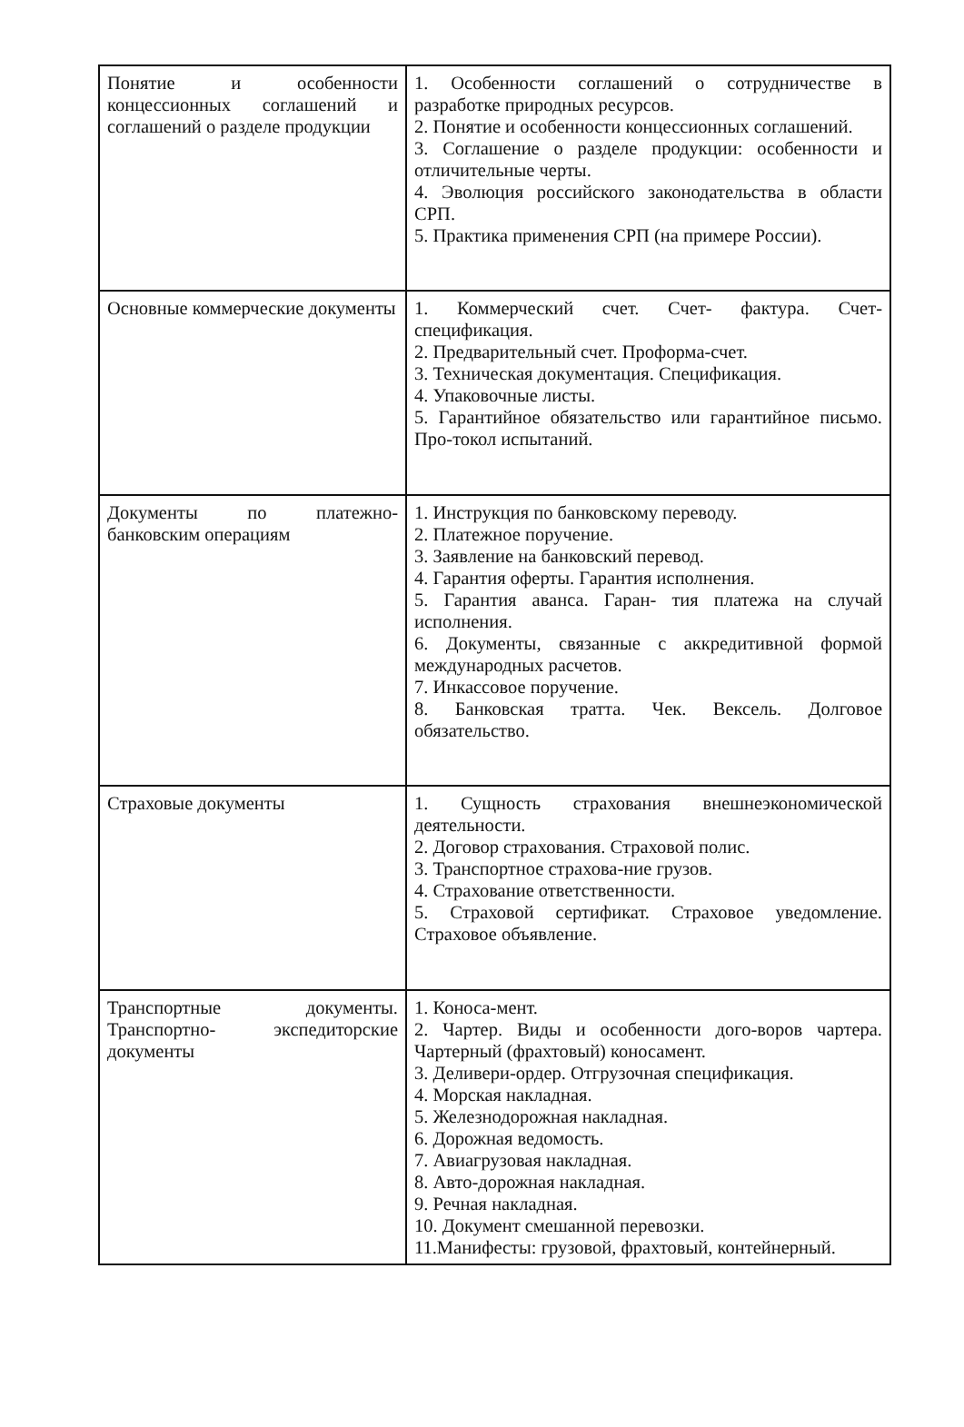| Понятие и особенности концессионных соглашений и соглашений о разделе продукции | 1. Особенности соглашений о сотрудничестве в разработке природных ресурсов. 2. Понятие и особенности концессионных соглашений. 3. Соглашение о разделе продукции: особенности и отличительные черты. 4. Эволюция российского законодательства в области СРП. 5. Практика применения СРП (на примере России). |
| Основные коммерческие документы | 1. Коммерческий счет. Счет- фактура. Счет- спецификация. 2. Предварительный счет. Проформа-счет. 3. Техническая документация. Спецификация. 4. Упаковочные листы. 5. Гарантийное обязательство или гарантийное письмо. Про-токол испытаний. |
| Документы по платежно-банковским операциям | 1. Инструкция по банковскому переводу. 2. Платежное поручение. 3. Заявление на банковский перевод. 4. Гарантия оферты. Гарантия исполнения. 5. Гарантия аванса. Гаран- тия платежа на случай исполнения. 6. Документы, связанные с аккредитивной формой международных расчетов. 7. Инкассовое поручение. 8. Банковская тратта. Чек. Вексель. Долговое обязательство. |
| Страховые документы | 1. Сущность страхования внешнеэкономической деятельности. 2. Договор страхования. Страховой полис. 3. Транспортное страхова-ние грузов. 4. Страхование ответственности. 5. Страховой сертификат. Страховое уведомление. Страховое объявление. |
| Транспортные документы. Транспортно- экспедиторские документы | 1. Коноса-мент. 2. Чартер. Виды и особенности дого-воров чартера. Чартерный (фрахтовый) коносамент. 3. Деливери-ордер. Отгрузочная спецификация. 4. Морская накладная. 5. Железнодорожная накладная. 6. Дорожная ведомость. 7. Авиагрузовая накладная. 8. Авто-дорожная накладная. 9. Речная накладная. 10. Документ смешанной перевозки. 11.Манифесты: грузовой, фрахтовый, контейнерный. |